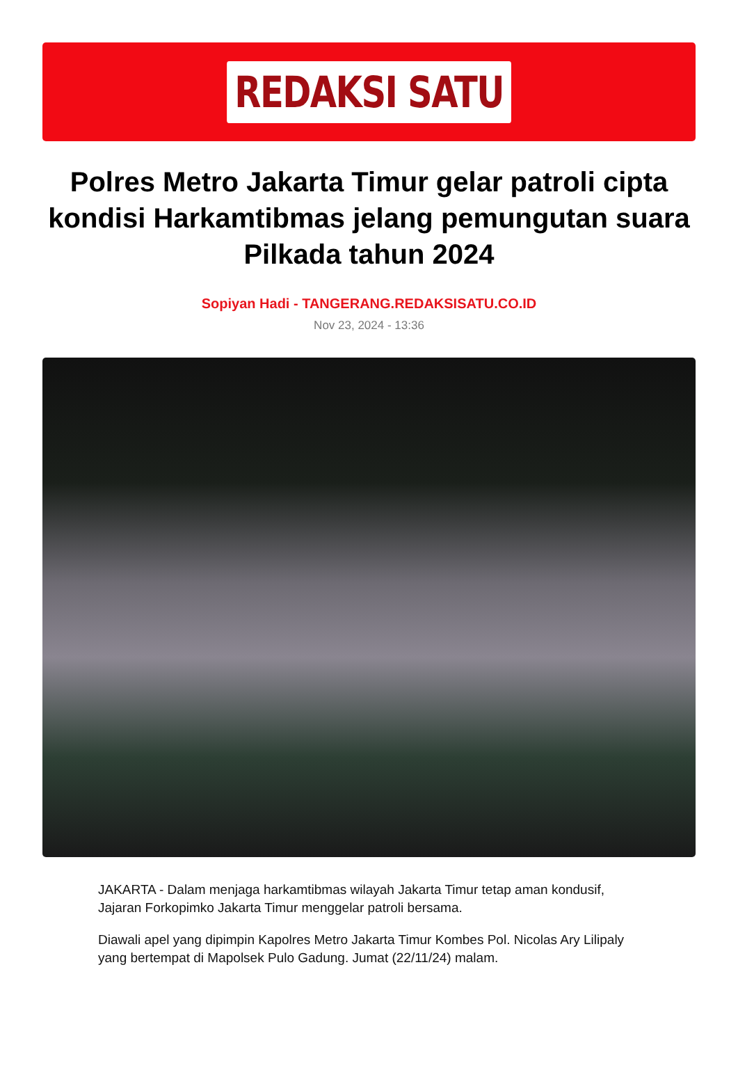REDAKSI SATU
Polres Metro Jakarta Timur gelar patroli cipta kondisi Harkamtibmas jelang pemungutan suara Pilkada tahun 2024
Sopiyan Hadi - TANGERANG.REDAKSISATU.CO.ID
Nov 23, 2024 - 13:36
JAKARTA - Dalam menjaga harkamtibmas wilayah Jakarta Timur tetap aman kondusif, Jajaran Forkopimko Jakarta Timur menggelar patroli bersama.
Diawali apel yang dipimpin Kapolres Metro Jakarta Timur Kombes Pol. Nicolas Ary Lilipaly yang bertempat di Mapolsek Pulo Gadung. Jumat (22/11/24) malam.